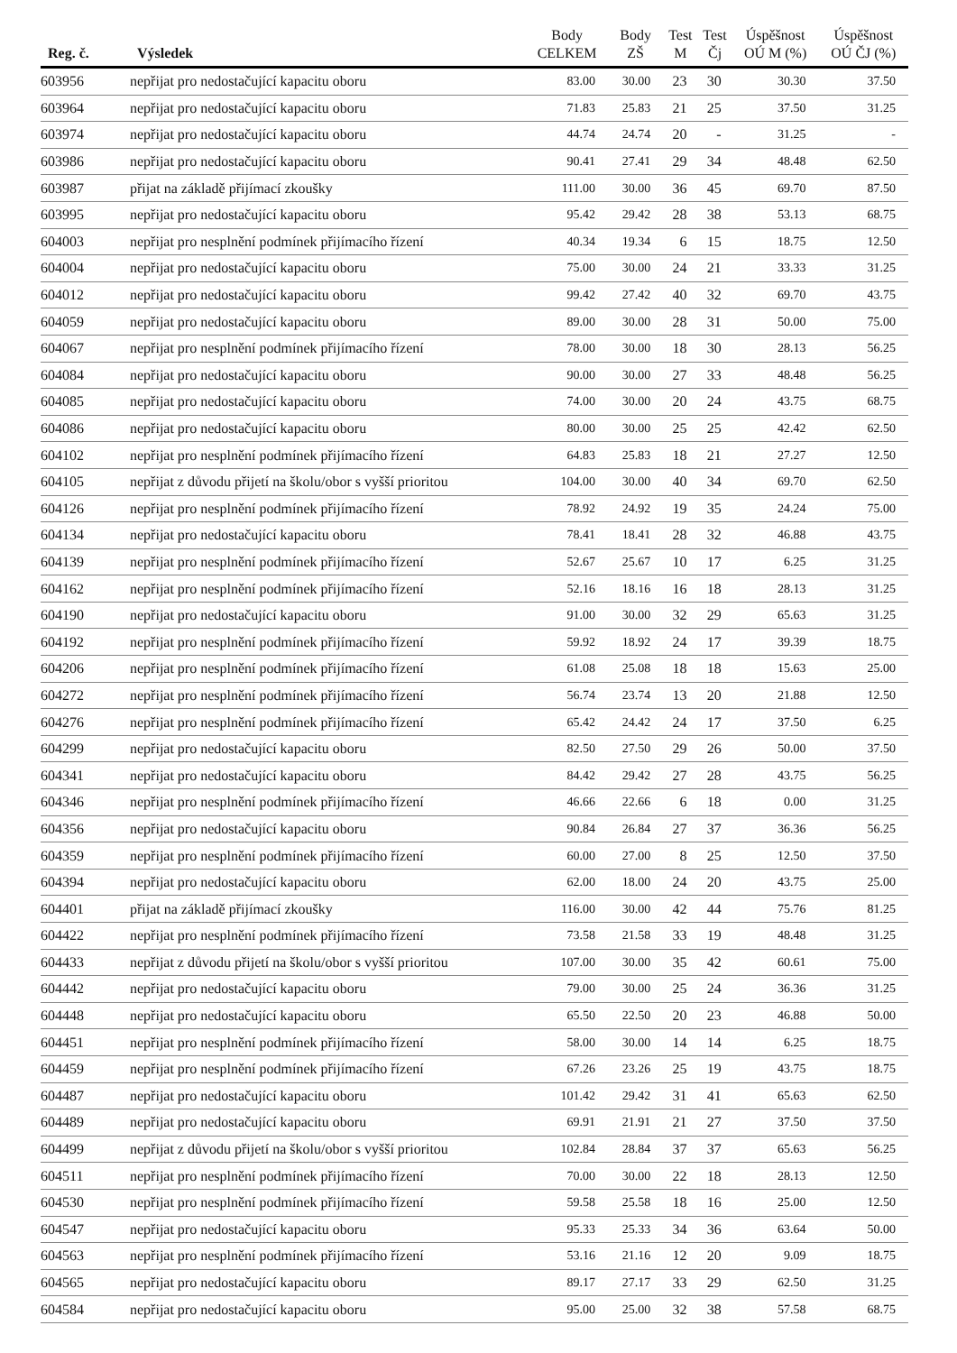| Reg. č. | Výsledek | Body CELKEM | Body ZŠ | Test M | Test Čj | Úspěšnost OÚ M (%) | Úspěšnost OÚ ČJ (%) |
| --- | --- | --- | --- | --- | --- | --- | --- |
| 603956 | nepřijat pro nedostačující kapacitu oboru | 83.00 | 30.00 | 23 | 30 | 30.30 | 37.50 |
| 603964 | nepřijat pro nedostačující kapacitu oboru | 71.83 | 25.83 | 21 | 25 | 37.50 | 31.25 |
| 603974 | nepřijat pro nedostačující kapacitu oboru | 44.74 | 24.74 | 20 | - | 31.25 | - |
| 603986 | nepřijat pro nedostačující kapacitu oboru | 90.41 | 27.41 | 29 | 34 | 48.48 | 62.50 |
| 603987 | přijat na základě přijímací zkoušky | 111.00 | 30.00 | 36 | 45 | 69.70 | 87.50 |
| 603995 | nepřijat pro nedostačující kapacitu oboru | 95.42 | 29.42 | 28 | 38 | 53.13 | 68.75 |
| 604003 | nepřijat pro nesplnění podmínek přijímacího řízení | 40.34 | 19.34 | 6 | 15 | 18.75 | 12.50 |
| 604004 | nepřijat pro nedostačující kapacitu oboru | 75.00 | 30.00 | 24 | 21 | 33.33 | 31.25 |
| 604012 | nepřijat pro nedostačující kapacitu oboru | 99.42 | 27.42 | 40 | 32 | 69.70 | 43.75 |
| 604059 | nepřijat pro nedostačující kapacitu oboru | 89.00 | 30.00 | 28 | 31 | 50.00 | 75.00 |
| 604067 | nepřijat pro nesplnění podmínek přijímacího řízení | 78.00 | 30.00 | 18 | 30 | 28.13 | 56.25 |
| 604084 | nepřijat pro nedostačující kapacitu oboru | 90.00 | 30.00 | 27 | 33 | 48.48 | 56.25 |
| 604085 | nepřijat pro nedostačující kapacitu oboru | 74.00 | 30.00 | 20 | 24 | 43.75 | 68.75 |
| 604086 | nepřijat pro nedostačující kapacitu oboru | 80.00 | 30.00 | 25 | 25 | 42.42 | 62.50 |
| 604102 | nepřijat pro nesplnění podmínek přijímacího řízení | 64.83 | 25.83 | 18 | 21 | 27.27 | 12.50 |
| 604105 | nepřijat z důvodu přijetí na školu/obor s vyšší prioritou | 104.00 | 30.00 | 40 | 34 | 69.70 | 62.50 |
| 604126 | nepřijat pro nesplnění podmínek přijímacího řízení | 78.92 | 24.92 | 19 | 35 | 24.24 | 75.00 |
| 604134 | nepřijat pro nedostačující kapacitu oboru | 78.41 | 18.41 | 28 | 32 | 46.88 | 43.75 |
| 604139 | nepřijat pro nesplnění podmínek přijímacího řízení | 52.67 | 25.67 | 10 | 17 | 6.25 | 31.25 |
| 604162 | nepřijat pro nesplnění podmínek přijímacího řízení | 52.16 | 18.16 | 16 | 18 | 28.13 | 31.25 |
| 604190 | nepřijat pro nedostačující kapacitu oboru | 91.00 | 30.00 | 32 | 29 | 65.63 | 31.25 |
| 604192 | nepřijat pro nesplnění podmínek přijímacího řízení | 59.92 | 18.92 | 24 | 17 | 39.39 | 18.75 |
| 604206 | nepřijat pro nesplnění podmínek přijímacího řízení | 61.08 | 25.08 | 18 | 18 | 15.63 | 25.00 |
| 604272 | nepřijat pro nesplnění podmínek přijímacího řízení | 56.74 | 23.74 | 13 | 20 | 21.88 | 12.50 |
| 604276 | nepřijat pro nesplnění podmínek přijímacího řízení | 65.42 | 24.42 | 24 | 17 | 37.50 | 6.25 |
| 604299 | nepřijat pro nedostačující kapacitu oboru | 82.50 | 27.50 | 29 | 26 | 50.00 | 37.50 |
| 604341 | nepřijat pro nedostačující kapacitu oboru | 84.42 | 29.42 | 27 | 28 | 43.75 | 56.25 |
| 604346 | nepřijat pro nesplnění podmínek přijímacího řízení | 46.66 | 22.66 | 6 | 18 | 0.00 | 31.25 |
| 604356 | nepřijat pro nedostačující kapacitu oboru | 90.84 | 26.84 | 27 | 37 | 36.36 | 56.25 |
| 604359 | nepřijat pro nesplnění podmínek přijímacího řízení | 60.00 | 27.00 | 8 | 25 | 12.50 | 37.50 |
| 604394 | nepřijat pro nedostačující kapacitu oboru | 62.00 | 18.00 | 24 | 20 | 43.75 | 25.00 |
| 604401 | přijat na základě přijímací zkoušky | 116.00 | 30.00 | 42 | 44 | 75.76 | 81.25 |
| 604422 | nepřijat pro nesplnění podmínek přijímacího řízení | 73.58 | 21.58 | 33 | 19 | 48.48 | 31.25 |
| 604433 | nepřijat z důvodu přijetí na školu/obor s vyšší prioritou | 107.00 | 30.00 | 35 | 42 | 60.61 | 75.00 |
| 604442 | nepřijat pro nedostačující kapacitu oboru | 79.00 | 30.00 | 25 | 24 | 36.36 | 31.25 |
| 604448 | nepřijat pro nedostačující kapacitu oboru | 65.50 | 22.50 | 20 | 23 | 46.88 | 50.00 |
| 604451 | nepřijat pro nesplnění podmínek přijímacího řízení | 58.00 | 30.00 | 14 | 14 | 6.25 | 18.75 |
| 604459 | nepřijat pro nesplnění podmínek přijímacího řízení | 67.26 | 23.26 | 25 | 19 | 43.75 | 18.75 |
| 604487 | nepřijat pro nedostačující kapacitu oboru | 101.42 | 29.42 | 31 | 41 | 65.63 | 62.50 |
| 604489 | nepřijat pro nedostačující kapacitu oboru | 69.91 | 21.91 | 21 | 27 | 37.50 | 37.50 |
| 604499 | nepřijat z důvodu přijetí na školu/obor s vyšší prioritou | 102.84 | 28.84 | 37 | 37 | 65.63 | 56.25 |
| 604511 | nepřijat pro nesplnění podmínek přijímacího řízení | 70.00 | 30.00 | 22 | 18 | 28.13 | 12.50 |
| 604530 | nepřijat pro nesplnění podmínek přijímacího řízení | 59.58 | 25.58 | 18 | 16 | 25.00 | 12.50 |
| 604547 | nepřijat pro nedostačující kapacitu oboru | 95.33 | 25.33 | 34 | 36 | 63.64 | 50.00 |
| 604563 | nepřijat pro nesplnění podmínek přijímacího řízení | 53.16 | 21.16 | 12 | 20 | 9.09 | 18.75 |
| 604565 | nepřijat pro nedostačující kapacitu oboru | 89.17 | 27.17 | 33 | 29 | 62.50 | 31.25 |
| 604584 | nepřijat pro nedostačující kapacitu oboru | 95.00 | 25.00 | 32 | 38 | 57.58 | 68.75 |